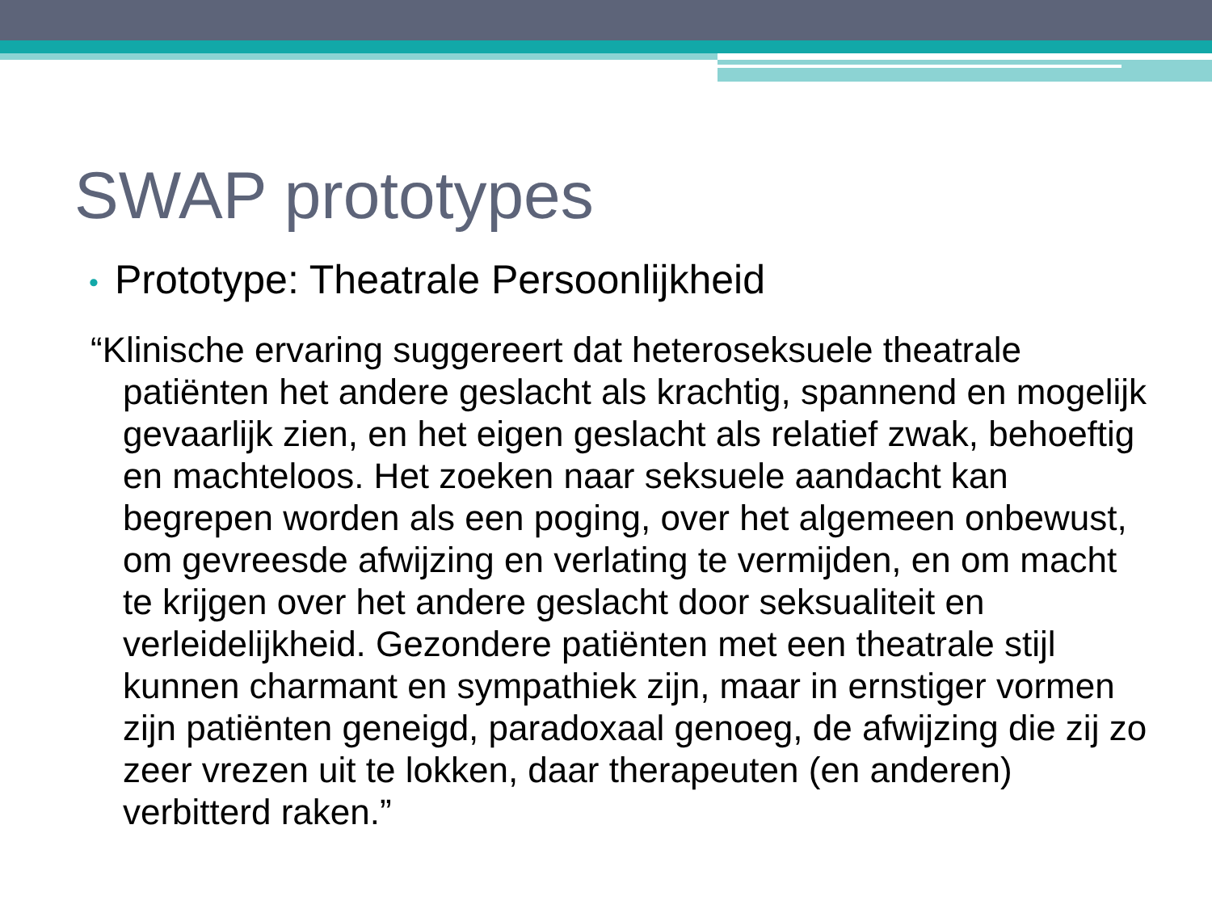SWAP prototypes
• Prototype: Theatrale Persoonlijkheid
“Klinische ervaring suggereert dat heteroseksuele theatrale patiënten het andere geslacht als krachtig, spannend en mogelijk gevaarlijk zien, en het eigen geslacht als relatief zwak, behoeftig en machteloos. Het zoeken naar seksuele aandacht kan begrepen worden als een poging, over het algemeen onbewust, om gevreesde afwijzing en verlating te vermijden, en om macht te krijgen over het andere geslacht door seksualiteit en verleidelijkheid. Gezondere patiënten met een theatrale stijl kunnen charmant en sympathiek zijn, maar in ernstiger vormen zijn patiënten geneigd, paradoxaal genoeg, de afwijzing die zij zo zeer vrezen uit te lokken, daar therapeuten (en anderen) verbitterd raken.”